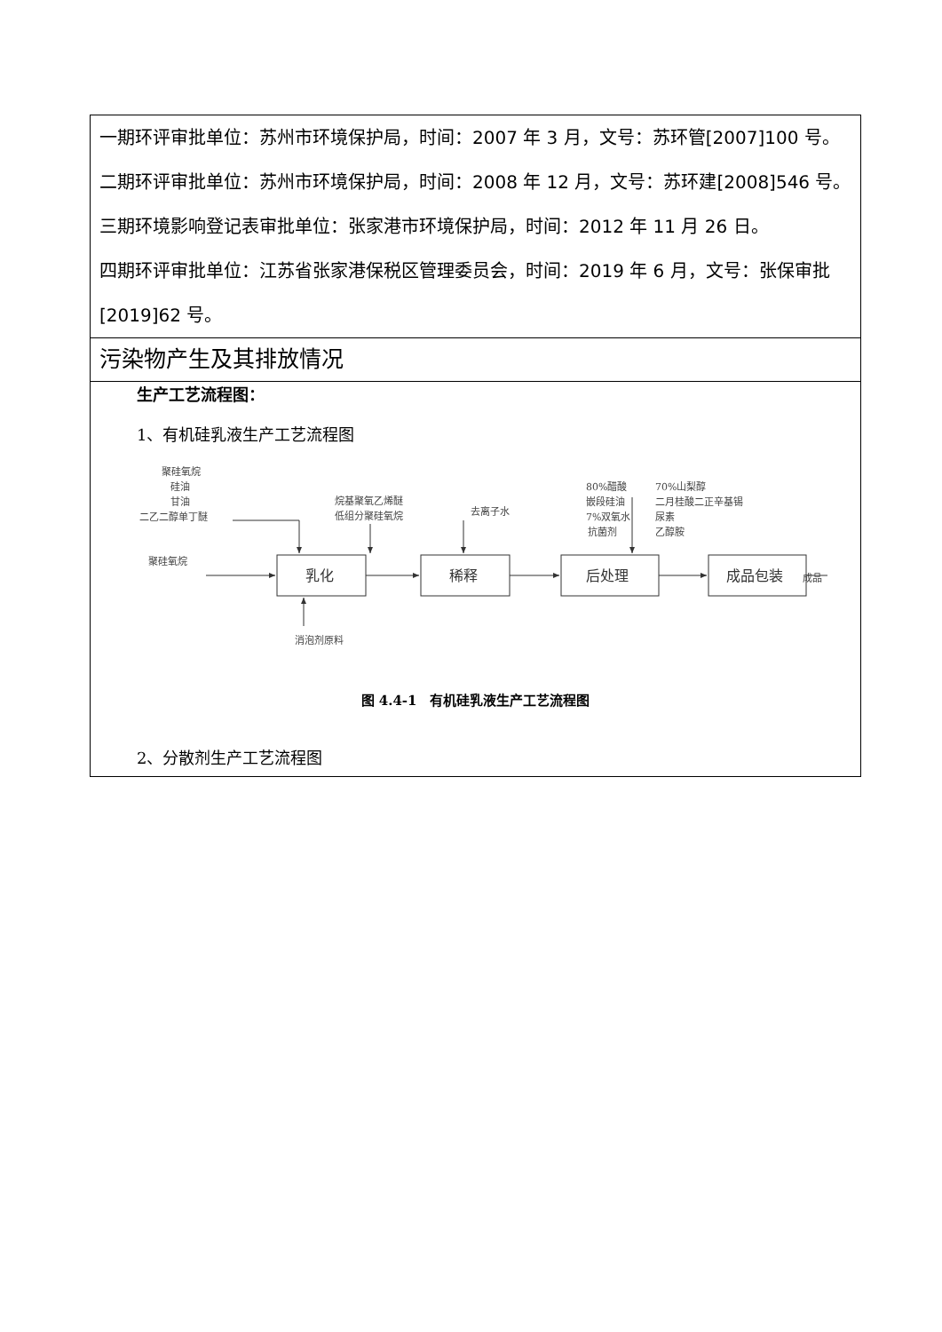| 一期环评审批单位：苏州市环境保护局，时间：2007 年 3 月，文号：苏环管[2007]100 号。 二期环评审批单位：苏州市环境保护局，时间：2008 年 12 月，文号：苏环建[2008]546 号。 三期环境影响登记表审批单位：张家港市环境保护局，时间：2012 年 11 月 26 日。 四期环评审批单位：江苏省张家港保税区管理委员会，时间：2019 年 6 月，文号：张保审批[2019]62 号。 |
| 污染物产生及其排放情况 |
| 生产工艺流程图： 1、有机硅乳液生产工艺流程图 聚硅氧烷 硅油 甘油 二乙二醇单丁醚 烷基聚氧乙烯醚 低组分聚硅氧烷 去离子水 80%醋酸 嵌段硅油 7%双氧水 抗菌剂 70%山梨醇 二月桂酸二正辛基锡 尿素 乙醇胺 聚硅氧烷 消泡剂原料 成品 乳化 稀释 后处理 成品包装 图 4.4-1 有机硅乳液生产工艺流程图 2、分散剂生产工艺流程图 |